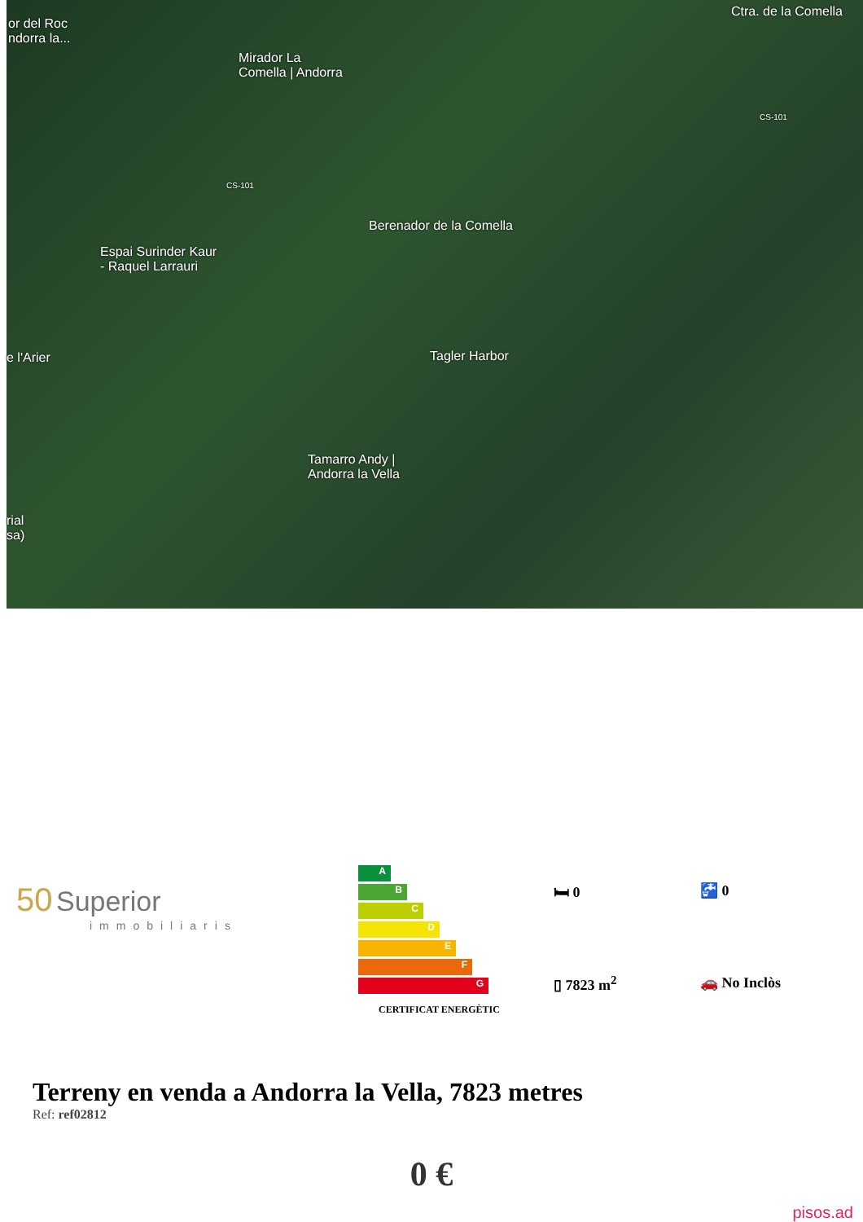or del Roc
ndorra la...
Mirador La
Comella | Andorra
Ctra. de la Comella
CS-101
CS-101
Berenador de la Comella
Espai Surinder Kaur
- Raquel Larrauri
e l'Arier Tagler Harbor
Tamarro Andy |
Andorra la Vella
rial
sa)
50 Superior
immobiliaris
A
B
C
D
E
F
G
CERTIFICAT ENERGÈTIC
🛏 0
🚰 0
▯ 7823 m<sup>2</sup>
🚗 No Inclòs
Terreny en venda a Andorra la Vella, 7823 metres
Ref: ref02812
0 €
pisos.ad